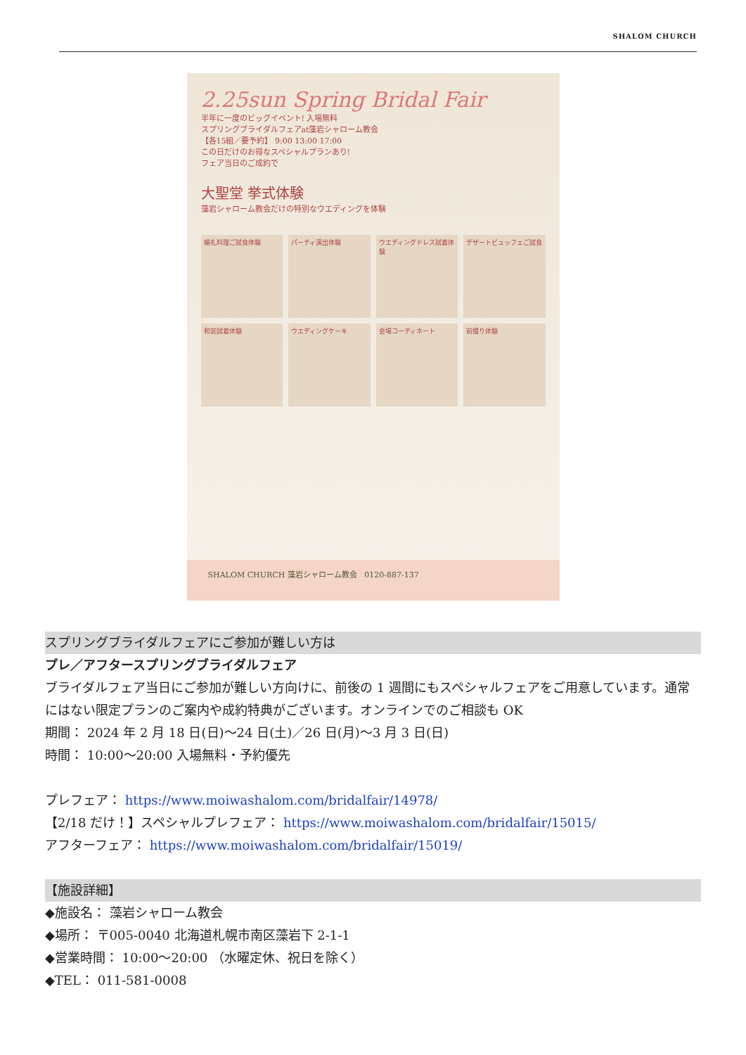SHALOM CHURCH
2.25sun Spring Bridal Fair
半年に一度のビッグイベント! 入場無料
スプリングブライダルフェアat藻岩シャローム教会
【各15組／要予約】 9:00 13:00 17:00
この日だけのお得なスペシャルプランあり!
フェア当日のご成約で
大聖堂 挙式体験
藻岩シャローム教会だけの特別なウエディングを体験
婚礼料理ご試食体験
パーティ演出体験
ウエディングドレス試着体験
デザートビュッフェご試食
和装試着体験
ウエディングケーキ
会場コーディネート
前撮り体験
SHALOM CHURCH 藻岩シャローム教会 0120-887-137
スプリングブライダルフェアにご参加が難しい方は
プレ／アフタースプリングブライダルフェア
ブライダルフェア当日にご参加が難しい方向けに、前後の 1 週間にもスペシャルフェアをご用意しています。通常にはない限定プランのご案内や成約特典がございます。オンラインでのご相談も OK
期間： 2024 年 2 月 18 日(日)～24 日(土)／26 日(月)～3 月 3 日(日)
時間： 10:00～20:00 入場無料・予約優先
プレフェア： https://www.moiwashalom.com/bridalfair/14978/
【2/18 だけ！】スペシャルプレフェア： https://www.moiwashalom.com/bridalfair/15015/
アフターフェア： https://www.moiwashalom.com/bridalfair/15019/
【施設詳細】
◆施設名： 藻岩シャローム教会
◆場所： 〒005-0040 北海道札幌市南区藻岩下 2-1-1
◆営業時間： 10:00～20:00 （水曜定休、祝日を除く）
◆TEL： 011-581-0008